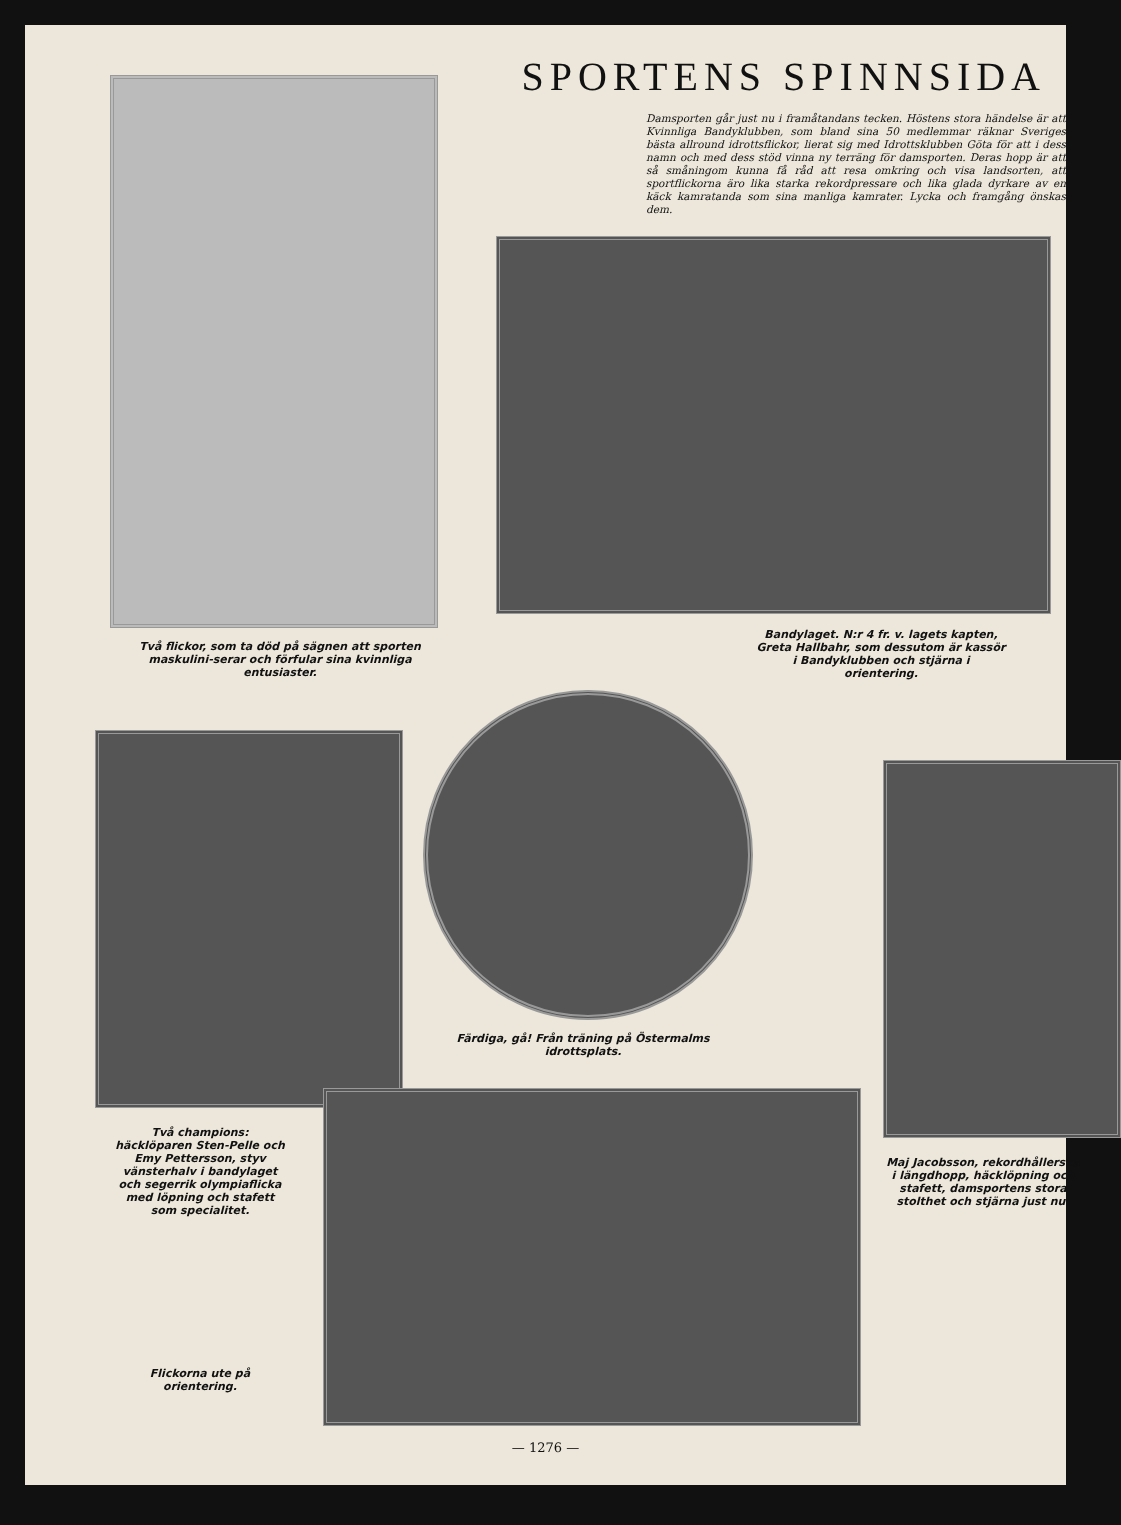Två flickor, som ta död på sägnen att sporten maskulini-serar och förfular sina kvinnliga entusiaster.
SPORTENS SPINNSIDA
Damsporten går just nu i framåtandans tecken. Höstens stora händelse är att Kvinnliga Bandyklubben, som bland sina 50 medlemmar räknar Sveriges bästa allround idrottsflickor, lierat sig med Idrottsklubben Göta för att i dess namn och med dess stöd vinna ny terräng för damsporten. Deras hopp är att så småningom kunna få råd att resa omkring och visa landsorten, att sportflickorna äro lika starka rekordpressare och lika glada dyrkare av en käck kamratanda som sina manliga kamrater. Lycka och framgång önskas dem.
Bandylaget. N:r 4 fr. v. lagets kapten, Greta Hallbahr, som dessutom är kassör i Bandyklubben och stjärna i orientering.
Två champions: häcklöparen Sten-Pelle och Emy Pettersson, styv vänsterhalv i bandylaget och segerrik olympiaflicka med löpning och stafett som specialitet.
Flickorna ute på orientering.
Färdiga, gå! Från träning på Östermalms idrottsplats.
Maj Jacobsson, rekordhållerska i längdhopp, häcklöpning och stafett, damsportens stora stolthet och stjärna just nu.
— 1276 —